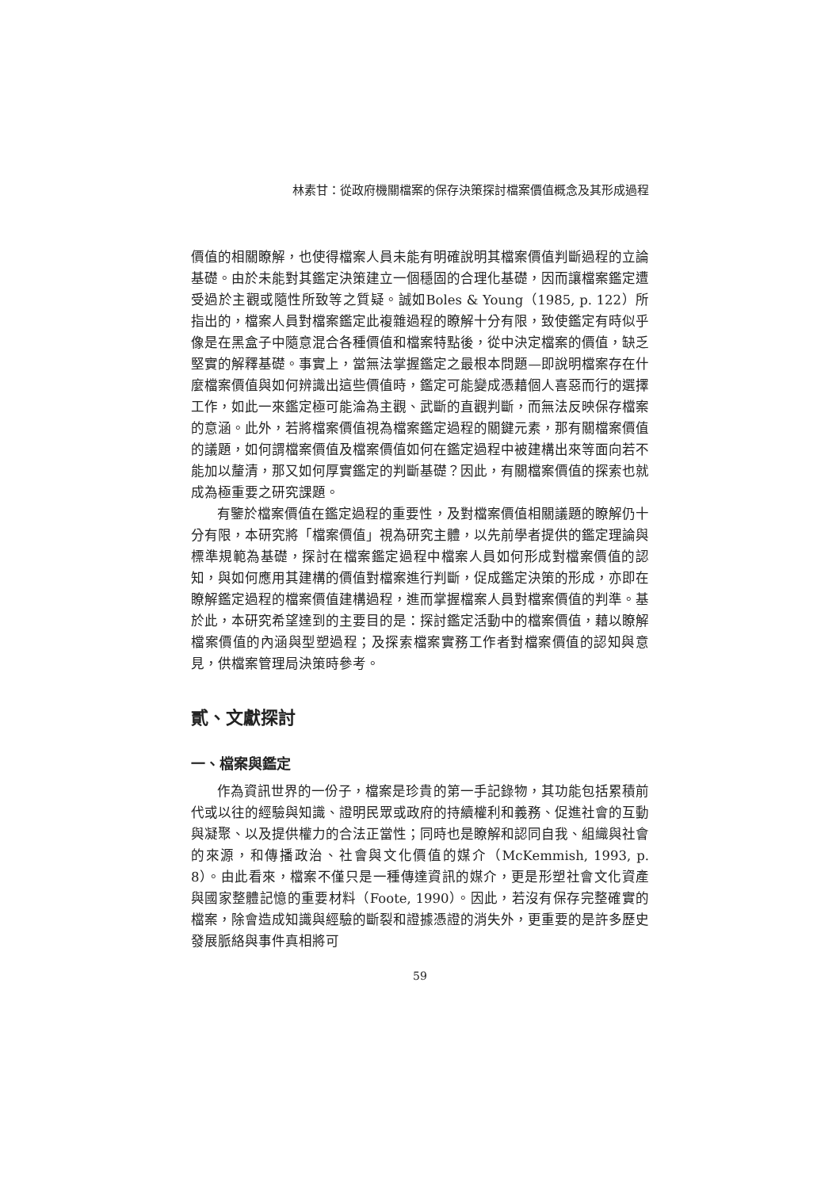林素甘：從政府機關檔案的保存決策探討檔案價值概念及其形成過程
價值的相關瞭解，也使得檔案人員未能有明確說明其檔案價值判斷過程的立論基礎。由於未能對其鑑定決策建立一個穩固的合理化基礎，因而讓檔案鑑定遭受過於主觀或隨性所致等之質疑。誠如Boles & Young（1985, p. 122）所指出的，檔案人員對檔案鑑定此複雜過程的瞭解十分有限，致使鑑定有時似乎像是在黑盒子中隨意混合各種價值和檔案特點後，從中決定檔案的價值，缺乏堅實的解釋基礎。事實上，當無法掌握鑑定之最根本問題—即說明檔案存在什麼檔案價值與如何辨識出這些價值時，鑑定可能變成憑藉個人喜惡而行的選擇工作，如此一來鑑定極可能淪為主觀、武斷的直觀判斷，而無法反映保存檔案的意涵。此外，若將檔案價值視為檔案鑑定過程的關鍵元素，那有關檔案價值的議題，如何謂檔案價值及檔案價值如何在鑑定過程中被建構出來等面向若不能加以釐清，那又如何厚實鑑定的判斷基礎？因此，有關檔案價值的探索也就成為極重要之研究課題。
有鑒於檔案價值在鑑定過程的重要性，及對檔案價值相關議題的瞭解仍十分有限，本研究將「檔案價值」視為研究主體，以先前學者提供的鑑定理論與標準規範為基礎，探討在檔案鑑定過程中檔案人員如何形成對檔案價值的認知，與如何應用其建構的價值對檔案進行判斷，促成鑑定決策的形成，亦即在瞭解鑑定過程的檔案價值建構過程，進而掌握檔案人員對檔案價值的判準。基於此，本研究希望達到的主要目的是：探討鑑定活動中的檔案價值，藉以瞭解檔案價值的內涵與型塑過程；及探索檔案實務工作者對檔案價值的認知與意見，供檔案管理局決策時參考。
貳、文獻探討
一、檔案與鑑定
作為資訊世界的一份子，檔案是珍貴的第一手記錄物，其功能包括累積前代或以往的經驗與知識、證明民眾或政府的持續權利和義務、促進社會的互動與凝聚、以及提供權力的合法正當性；同時也是瞭解和認同自我、組織與社會的來源，和傳播政治、社會與文化價值的媒介（McKemmish, 1993, p. 8）。由此看來，檔案不僅只是一種傳達資訊的媒介，更是形塑社會文化資產與國家整體記憶的重要材料（Foote, 1990）。因此，若沒有保存完整確實的檔案，除會造成知識與經驗的斷裂和證據憑證的消失外，更重要的是許多歷史發展脈絡與事件真相將可
59